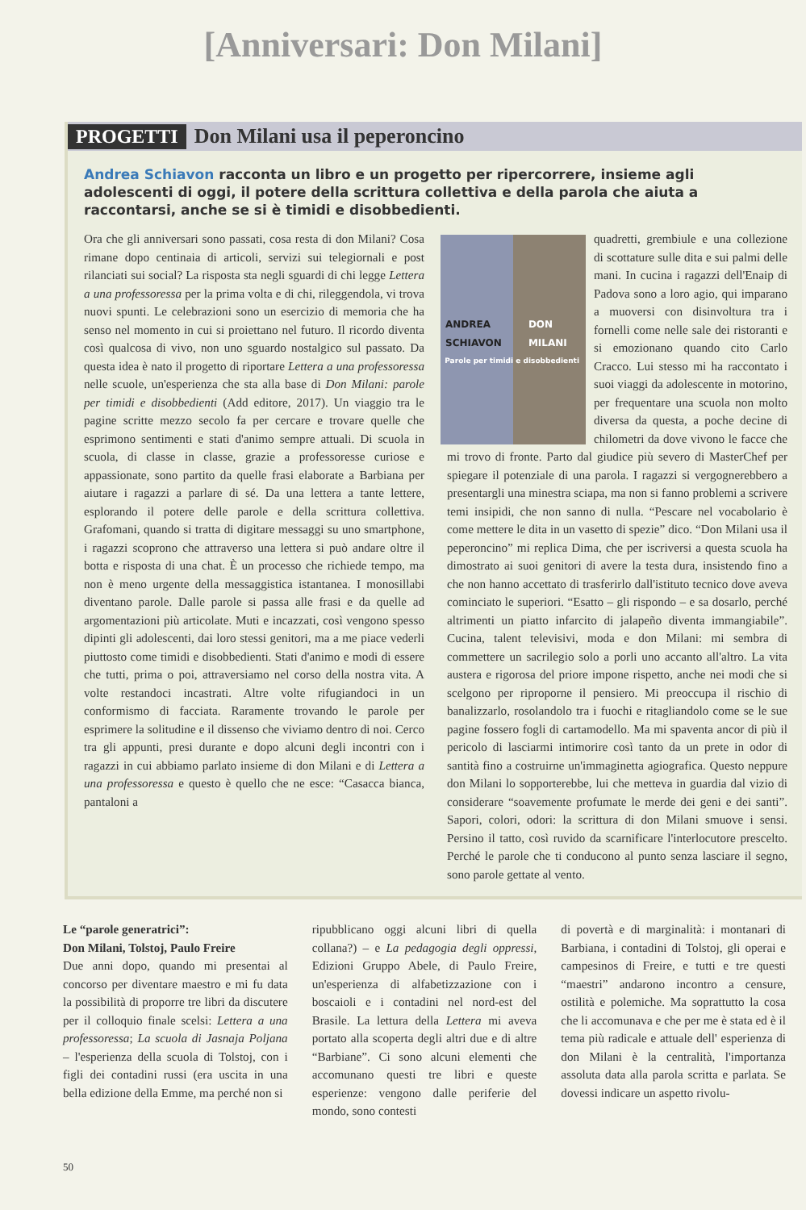[Anniversari: Don Milani]
PROGETTI Don Milani usa il peperoncino
Andrea Schiavon racconta un libro e un progetto per ripercorrere, insieme agli adolescenti di oggi, il potere della scrittura collettiva e della parola che aiuta a raccontarsi, anche se si è timidi e disobbedienti.
Ora che gli anniversari sono passati, cosa resta di don Milani? Cosa rimane dopo centinaia di articoli, servizi sui telegiornali e post rilanciati sui social? La risposta sta negli sguardi di chi legge Lettera a una professoressa per la prima volta e di chi, rileggendola, vi trova nuovi spunti. Le celebrazioni sono un esercizio di memoria che ha senso nel momento in cui si proiettano nel futuro. Il ricordo diventa così qualcosa di vivo, non uno sguardo nostalgico sul passato. Da questa idea è nato il progetto di riportare Lettera a una professoressa nelle scuole, un'esperienza che sta alla base di Don Milani: parole per timidi e disobbedienti (Add editore, 2017). Un viaggio tra le pagine scritte mezzo secolo fa per cercare e trovare quelle che esprimono sentimenti e stati d'animo sempre attuali. Di scuola in scuola, di classe in classe, grazie a professoresse curiose e appassionate, sono partito da quelle frasi elaborate a Barbiana per aiutare i ragazzi a parlare di sé. Da una lettera a tante lettere, esplorando il potere delle parole e della scrittura collettiva. Grafomani, quando si tratta di digitare messaggi su uno smartphone, i ragazzi scoprono che attraverso una lettera si può andare oltre il botta e risposta di una chat. È un processo che richiede tempo, ma non è meno urgente della messaggistica istantanea. I monosillabi diventano parole. Dalle parole si passa alle frasi e da quelle ad argomentazioni più articolate. Muti e incazzati, così vengono spesso dipinti gli adolescenti, dai loro stessi genitori, ma a me piace vederli piuttosto come timidi e disobbedienti. Stati d'animo e modi di essere che tutti, prima o poi, attraversiamo nel corso della nostra vita. A volte restandoci incastrati. Altre volte rifugiandoci in un conformismo di facciata. Raramente trovando le parole per esprimere la solitudine e il dissenso che viviamo dentro di noi. Cerco tra gli appunti, presi durante e dopo alcuni degli incontri con i ragazzi in cui abbiamo parlato insieme di don Milani e di Lettera a una professoressa e questo è quello che ne esce: “Casacca bianca, pantaloni a
ANDREA SCHIAVON DON MILANI
Parole per timidi e disobbedienti
quadretti, grembiule e una collezione di scottature sulle dita e sui palmi delle mani. In cucina i ragazzi dell'Enaip di Padova sono a loro agio, qui imparano a muoversi con disinvoltura tra i fornelli come nelle sale dei ristoranti e si emozionano quando cito Carlo Cracco. Lui stesso mi ha raccontato i suoi viaggi da adolescente in motorino, per frequentare una scuola non molto diversa da questa, a poche decine di chilometri da dove vivono le facce che mi trovo di fronte. Parto dal giudice più severo di MasterChef per spiegare il potenziale di una parola. I ragazzi si vergognerebbero a presentargli una minestra sciapa, ma non si fanno problemi a scrivere temi insipidi, che non sanno di nulla. “Pescare nel vocabolario è come mettere le dita in un vasetto di spezie” dico. “Don Milani usa il peperoncino” mi replica Dima, che per iscriversi a questa scuola ha dimostrato ai suoi genitori di avere la testa dura, insistendo fino a che non hanno accettato di trasferirlo dall'istituto tecnico dove aveva cominciato le superiori. “Esatto – gli rispondo – e sa dosarlo, perché altrimenti un piatto infarcito di jalapeño diventa immangiabile”. Cucina, talent televisivi, moda e don Milani: mi sembra di commettere un sacrilegio solo a porli uno accanto all'altro. La vita austera e rigorosa del priore impone rispetto, anche nei modi che si scelgono per riproporne il pensiero. Mi preoccupa il rischio di banalizzarlo, rosolandolo tra i fuochi e ritagliandolo come se le sue pagine fossero fogli di cartamodello. Ma mi spaventa ancor di più il pericolo di lasciarmi intimorire così tanto da un prete in odor di santità fino a costruirne un'immaginetta agiografica. Questo neppure don Milani lo sopporterebbe, lui che metteva in guardia dal vizio di considerare “soavemente profumate le merde dei geni e dei santi”. Sapori, colori, odori: la scrittura di don Milani smuove i sensi. Persino il tatto, così ruvido da scarnificare l'interlocutore prescelto. Perché le parole che ti conducono al punto senza lasciare il segno, sono parole gettate al vento.
Le “parole generatrici”:
Don Milani, Tolstoj, Paulo Freire
Due anni dopo, quando mi presentai al concorso per diventare maestro e mi fu data la possibilità di proporre tre libri da discutere per il colloquio finale scelsi: Lettera a una professoressa; La scuola di Jasnaja Poljana – l'esperienza della scuola di Tolstoj, con i figli dei contadini russi (era uscita in una bella edizione della Emme, ma perché non si
ripubblicano oggi alcuni libri di quella collana?) – e La pedagogia degli oppressi, Edizioni Gruppo Abele, di Paulo Freire, un'esperienza di alfabetizzazione con i boscaioli e i contadini nel nord-est del Brasile. La lettura della Lettera mi aveva portato alla scoperta degli altri due e di altre “Barbiane”. Ci sono alcuni elementi che accomunano questi tre libri e queste esperienze: vengono dalle periferie del mondo, sono contesti
di povertà e di marginalità: i montanari di Barbiana, i contadini di Tolstoj, gli operai e campesinos di Freire, e tutti e tre questi “maestri” andarono incontro a censure, ostilità e polemiche. Ma soprattutto la cosa che li accomunava e che per me è stata ed è il tema più radicale e attuale dell' esperienza di don Milani è la centralità, l'importanza assoluta data alla parola scritta e parlata. Se dovessi indicare un aspetto rivolu-
50